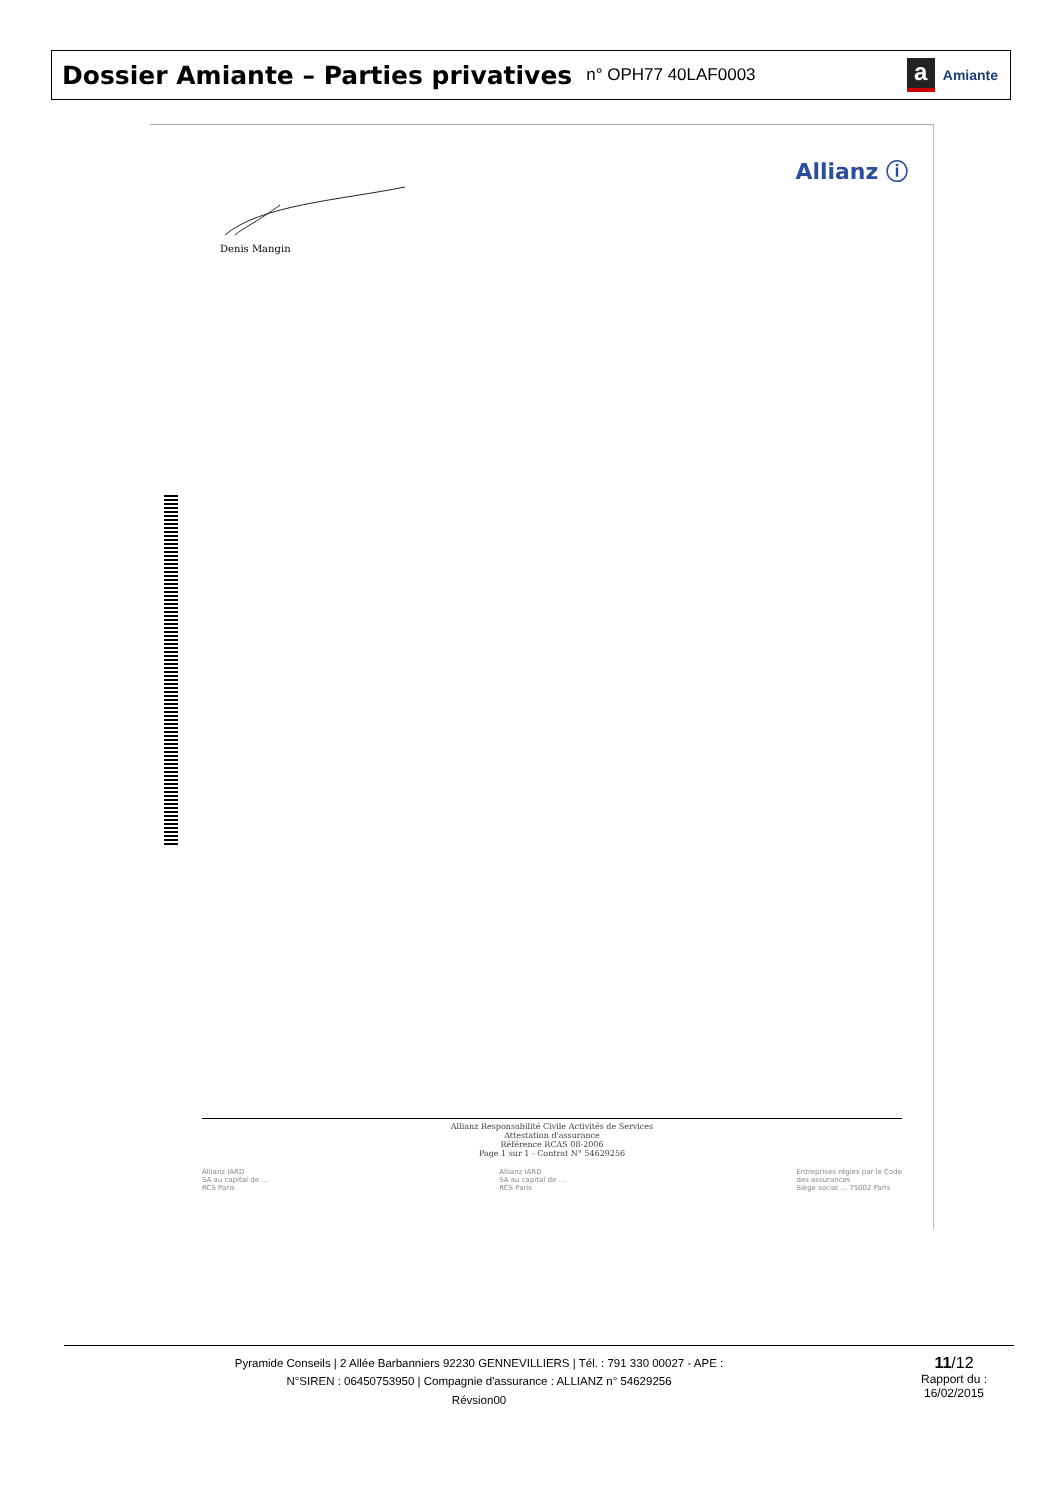Dossier Amiante – Parties privatives
n° OPH77 40LAF0003
a Amiante
Allianz ⓘ
Denis Mangin
Allianz Responsabilité Civile Activités de Services
Attestation d'assurance
Référence RCAS 08-2006
Page 1 sur 1 - Contrat N° 54629256
Allianz IARD
SA au capital de ...
RCS Paris
Allianz IARD
SA au capital de ...
RCS Paris
Entreprises régies par le Code
des assurances
Siège social ... 75002 Paris
Pyramide Conseils | 2 Allée Barbanniers 92230 GENNEVILLIERS | Tél. : 791 330 00027 - APE :
N°SIREN : 06450753950 | Compagnie d'assurance : ALLIANZ n° 54629256
Révsion00
11/12
Rapport du :
16/02/2015